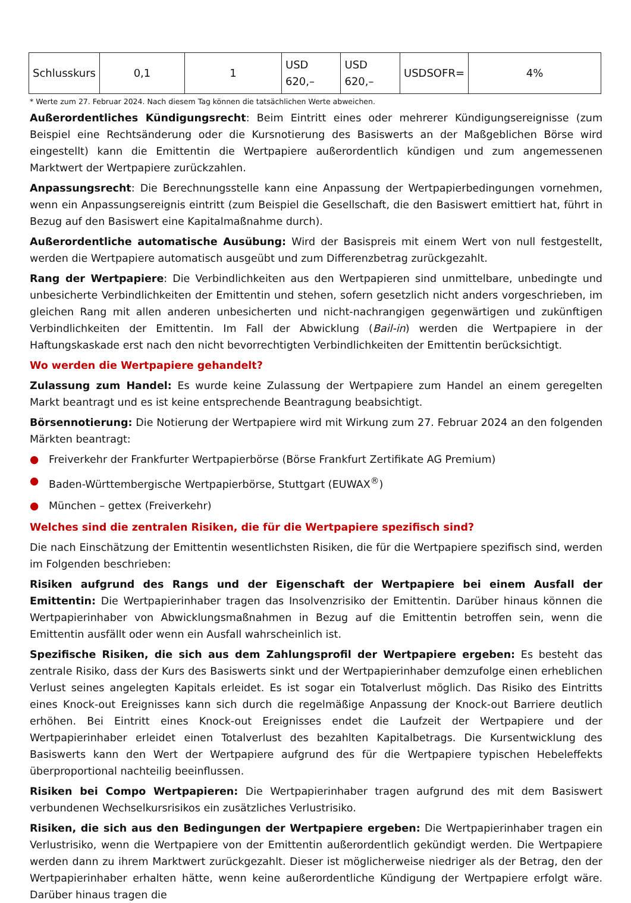| Schlusskurs | 0,1 | 1 | USD 620,– | USD 620,– | USDSOFR= | 4% |
* Werte zum 27. Februar 2024. Nach diesem Tag können die tatsächlichen Werte abweichen.
Außerordentliches Kündigungsrecht: Beim Eintritt eines oder mehrerer Kündigungsereignisse (zum Beispiel eine Rechtsänderung oder die Kursnotierung des Basiswerts an der Maßgeblichen Börse wird eingestellt) kann die Emittentin die Wertpapiere außerordentlich kündigen und zum angemessenen Marktwert der Wertpapiere zurückzahlen.
Anpassungsrecht: Die Berechnungsstelle kann eine Anpassung der Wertpapierbedingungen vornehmen, wenn ein Anpassungsereignis eintritt (zum Beispiel die Gesellschaft, die den Basiswert emittiert hat, führt in Bezug auf den Basiswert eine Kapitalmaßnahme durch).
Außerordentliche automatische Ausübung: Wird der Basispreis mit einem Wert von null festgestellt, werden die Wertpapiere automatisch ausgeübt und zum Differenzbetrag zurückgezahlt.
Rang der Wertpapiere: Die Verbindlichkeiten aus den Wertpapieren sind unmittelbare, unbedingte und unbesicherte Verbindlichkeiten der Emittentin und stehen, sofern gesetzlich nicht anders vorgeschrieben, im gleichen Rang mit allen anderen unbesicherten und nicht-nachrangigen gegenwärtigen und zukünftigen Verbindlichkeiten der Emittentin. Im Fall der Abwicklung (Bail-in) werden die Wertpapiere in der Haftungskaskade erst nach den nicht bevorrechtigten Verbindlichkeiten der Emittentin berücksichtigt.
Wo werden die Wertpapiere gehandelt?
Zulassung zum Handel: Es wurde keine Zulassung der Wertpapiere zum Handel an einem geregelten Markt beantragt und es ist keine entsprechende Beantragung beabsichtigt.
Börsennotierung: Die Notierung der Wertpapiere wird mit Wirkung zum 27. Februar 2024 an den folgenden Märkten beantragt:
● Freiverkehr der Frankfurter Wertpapierbörse (Börse Frankfurt Zertifikate AG Premium)
● Baden-Württembergische Wertpapierbörse, Stuttgart (EUWAX<sup>®</sup>)
● München – gettex (Freiverkehr)
Welches sind die zentralen Risiken, die für die Wertpapiere spezifisch sind?
Die nach Einschätzung der Emittentin wesentlichsten Risiken, die für die Wertpapiere spezifisch sind, werden im Folgenden beschrieben:
Risiken aufgrund des Rangs und der Eigenschaft der Wertpapiere bei einem Ausfall der Emittentin: Die Wertpapierinhaber tragen das Insolvenzrisiko der Emittentin. Darüber hinaus können die Wertpapierinhaber von Abwicklungsmaßnahmen in Bezug auf die Emittentin betroffen sein, wenn die Emittentin ausfällt oder wenn ein Ausfall wahrscheinlich ist.
Spezifische Risiken, die sich aus dem Zahlungsprofil der Wertpapiere ergeben: Es besteht das zentrale Risiko, dass der Kurs des Basiswerts sinkt und der Wertpapierinhaber demzufolge einen erheblichen Verlust seines angelegten Kapitals erleidet. Es ist sogar ein Totalverlust möglich. Das Risiko des Eintritts eines Knock-out Ereignisses kann sich durch die regelmäßige Anpassung der Knock-out Barriere deutlich erhöhen. Bei Eintritt eines Knock-out Ereignisses endet die Laufzeit der Wertpapiere und der Wertpapierinhaber erleidet einen Totalverlust des bezahlten Kapitalbetrags. Die Kursentwicklung des Basiswerts kann den Wert der Wertpapiere aufgrund des für die Wertpapiere typischen Hebeleffekts überproportional nachteilig beeinflussen.
Risiken bei Compo Wertpapieren: Die Wertpapierinhaber tragen aufgrund des mit dem Basiswert verbundenen Wechselkursrisikos ein zusätzliches Verlustrisiko.
Risiken, die sich aus den Bedingungen der Wertpapiere ergeben: Die Wertpapierinhaber tragen ein Verlustrisiko, wenn die Wertpapiere von der Emittentin außerordentlich gekündigt werden. Die Wertpapiere werden dann zu ihrem Marktwert zurückgezahlt. Dieser ist möglicherweise niedriger als der Betrag, den der Wertpapierinhaber erhalten hätte, wenn keine außerordentliche Kündigung der Wertpapiere erfolgt wäre. Darüber hinaus tragen die